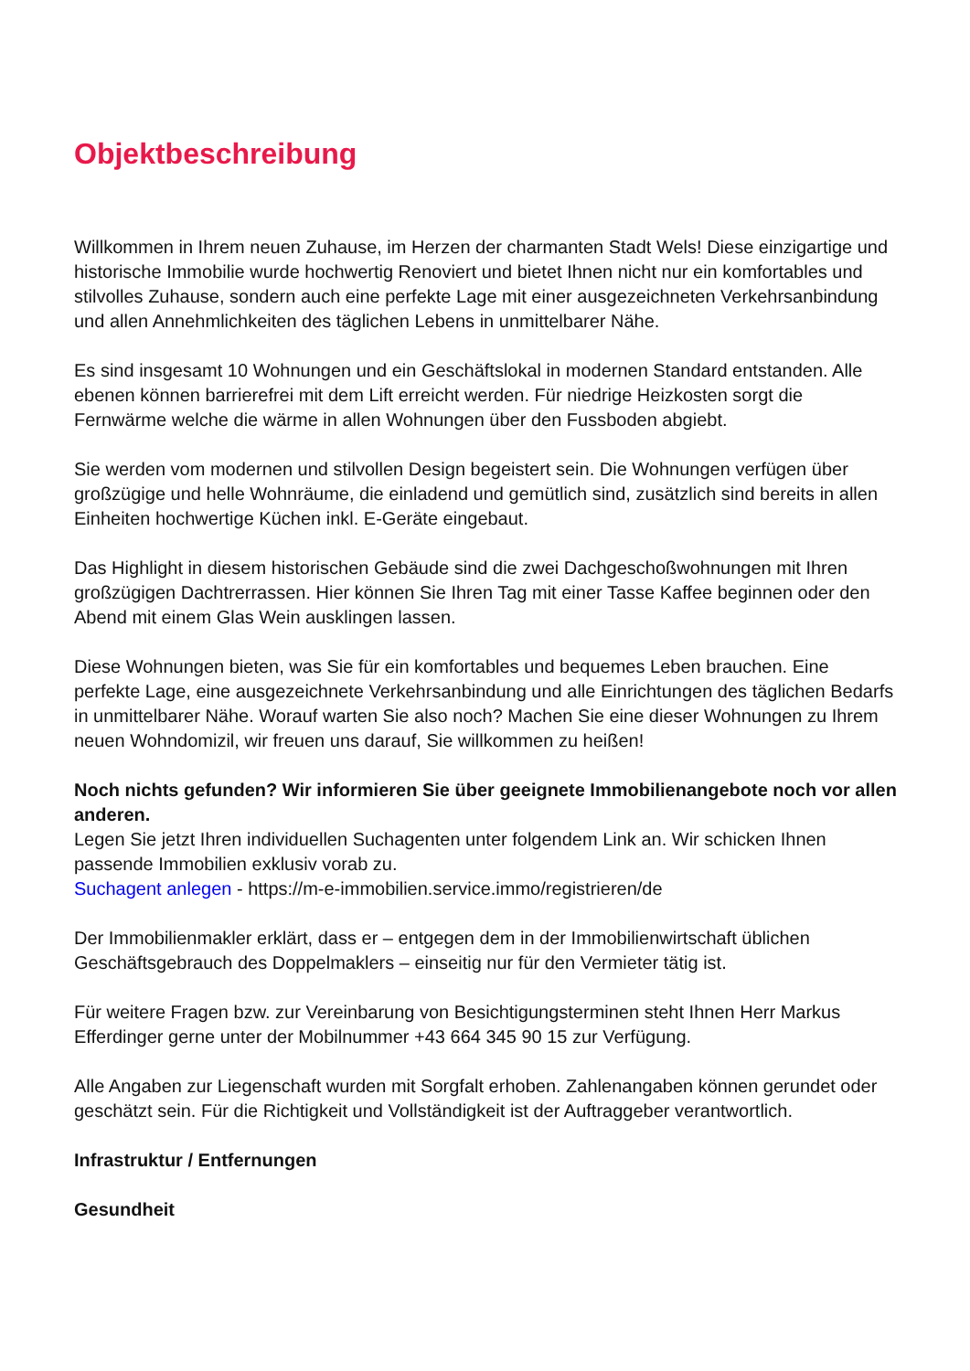Objektbeschreibung
Willkommen in Ihrem neuen Zuhause, im Herzen der charmanten Stadt Wels! Diese einzigartige und historische Immobilie wurde hochwertig Renoviert und bietet Ihnen nicht nur ein komfortables und stilvolles Zuhause, sondern auch eine perfekte Lage mit einer ausgezeichneten Verkehrsanbindung und allen Annehmlichkeiten des täglichen Lebens in unmittelbarer Nähe.
Es sind insgesamt 10 Wohnungen und ein Geschäftslokal in modernen Standard entstanden. Alle ebenen können barrierefrei mit dem Lift erreicht werden. Für niedrige Heizkosten sorgt die Fernwärme welche die wärme in allen Wohnungen über den Fussboden abgiebt.
Sie werden vom modernen und stilvollen Design begeistert sein. Die Wohnungen verfügen über großzügige und helle Wohnräume, die einladend und gemütlich sind, zusätzlich sind bereits in allen Einheiten hochwertige Küchen inkl. E-Geräte eingebaut.
Das Highlight in diesem historischen Gebäude sind die zwei Dachgeschoßwohnungen mit Ihren großzügigen Dachtrerrassen. Hier können Sie Ihren Tag mit einer Tasse Kaffee beginnen oder den Abend mit einem Glas Wein ausklingen lassen.
Diese Wohnungen bieten, was Sie für ein komfortables und bequemes Leben brauchen. Eine perfekte Lage, eine ausgezeichnete Verkehrsanbindung und alle Einrichtungen des täglichen Bedarfs in unmittelbarer Nähe. Worauf warten Sie also noch? Machen Sie eine dieser Wohnungen zu Ihrem neuen Wohndomizil, wir freuen uns darauf, Sie willkommen zu heißen!
Noch nichts gefunden? Wir informieren Sie über geeignete Immobilienangebote noch vor allen anderen.
Legen Sie jetzt Ihren individuellen Suchagenten unter folgendem Link an. Wir schicken Ihnen passende Immobilien exklusiv vorab zu.
Suchagent anlegen - https://m-e-immobilien.service.immo/registrieren/de
Der Immobilienmakler erklärt, dass er – entgegen dem in der Immobilienwirtschaft üblichen Geschäftsgebrauch des Doppelmaklers – einseitig nur für den Vermieter tätig ist.
Für weitere Fragen bzw. zur Vereinbarung von Besichtigungsterminen steht Ihnen Herr Markus Efferdinger gerne unter der Mobilnummer +43 664 345 90 15 zur Verfügung.
Alle Angaben zur Liegenschaft wurden mit Sorgfalt erhoben. Zahlenangaben können gerundet oder geschätzt sein. Für die Richtigkeit und Vollständigkeit ist der Auftraggeber verantwortlich.
Infrastruktur / Entfernungen
Gesundheit